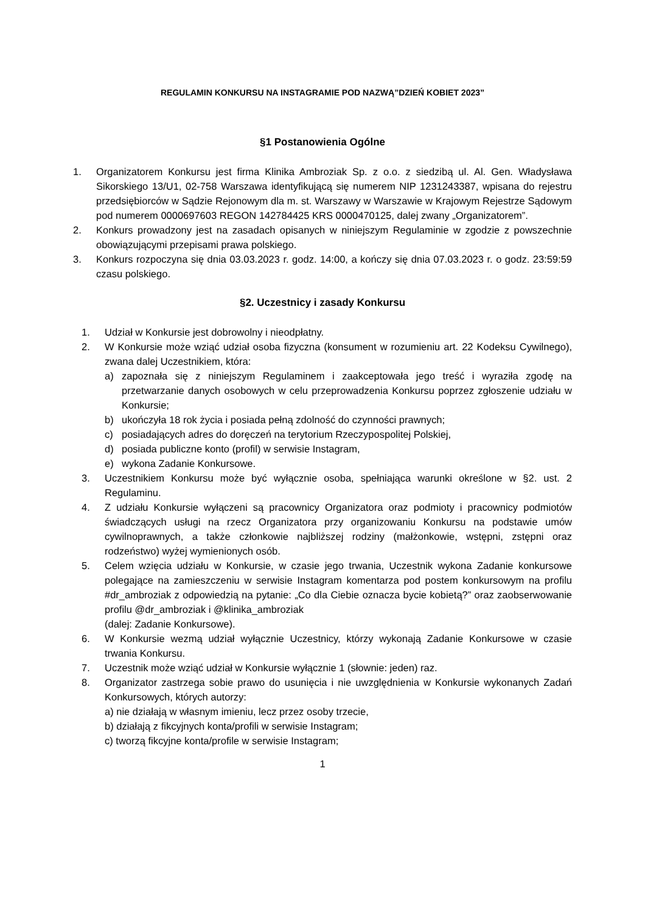REGULAMIN KONKURSU NA INSTAGRAMIE POD NAZWĄ”DZIEŃ KOBIET 2023”
§1 Postanowienia Ogólne
1. Organizatorem Konkursu jest firma Klinika Ambroziak Sp. z o.o. z siedzibą ul. Al. Gen. Władysława Sikorskiego 13/U1, 02-758 Warszawa identyfikującą się numerem NIP 1231243387, wpisana do rejestru przedsiębiorców w Sądzie Rejonowym dla m. st. Warszawy w Warszawie w Krajowym Rejestrze Sądowym pod numerem 0000697603 REGON 142784425 KRS 0000470125, dalej zwany „Organizatorem”.
2. Konkurs prowadzony jest na zasadach opisanych w niniejszym Regulaminie w zgodzie z powszechnie obowiązującymi przepisami prawa polskiego.
3. Konkurs rozpoczyna się dnia 03.03.2023 r. godz. 14:00, a kończy się dnia 07.03.2023 r. o godz. 23:59:59 czasu polskiego.
§2. Uczestnicy i zasady Konkursu
1. Udział w Konkursie jest dobrowolny i nieodpłatny.
2. W Konkursie może wziąć udział osoba fizyczna (konsument w rozumieniu art. 22 Kodeksu Cywilnego), zwana dalej Uczestnikiem, która:
a) zapoznała się z niniejszym Regulaminem i zaakceptowała jego treść i wyraziła zgodę na przetwarzanie danych osobowych w celu przeprowadzenia Konkursu poprzez zgłoszenie udziału w Konkursie;
b) ukończyła 18 rok życia i posiada pełną zdolność do czynności prawnych;
c) posiadających adres do doręczeń na terytorium Rzeczypospolitej Polskiej,
d) posiada publiczne konto (profil) w serwisie Instagram,
e) wykona Zadanie Konkursowe.
3. Uczestnikiem Konkursu może być wyłącznie osoba, spełniająca warunki określone w §2. ust. 2 Regulaminu.
4. Z udziału Konkursie wyłączeni są pracownicy Organizatora oraz podmioty i pracownicy podmiotów świadczących usługi na rzecz Organizatora przy organizowaniu Konkursu na podstawie umów cywilnoprawnych, a także członkowie najbliższej rodziny (małżonkowie, wstępni, zstępni oraz rodzeństwo) wyżej wymienionych osób.
5. Celem wzięcia udziału w Konkursie, w czasie jego trwania, Uczestnik wykona Zadanie konkursowe polegające na zamieszczeniu w serwisie Instagram komentarza pod postem konkursowym na profilu #dr_ambroziak z odpowiedzią na pytanie: „Co dla Ciebie oznacza bycie kobietą?” oraz zaobserwowanie profilu @dr_ambroziak i @klinika_ambroziak
(dalej: Zadanie Konkursowe).
6. W Konkursie wezmą udział wyłącznie Uczestnicy, którzy wykonają Zadanie Konkursowe w czasie trwania Konkursu.
7. Uczestnik może wziąć udział w Konkursie wyłącznie 1 (słownie: jeden) raz.
8. Organizator zastrzega sobie prawo do usunięcia i nie uwzględnienia w Konkursie wykonanych Zadań Konkursowych, których autorzy:
a) nie działają w własnym imieniu, lecz przez osoby trzecie,
b) działają z fikcyjnych konta/profili w serwisie Instagram;
c) tworzą fikcyjne konta/profile w serwisie Instagram;
1